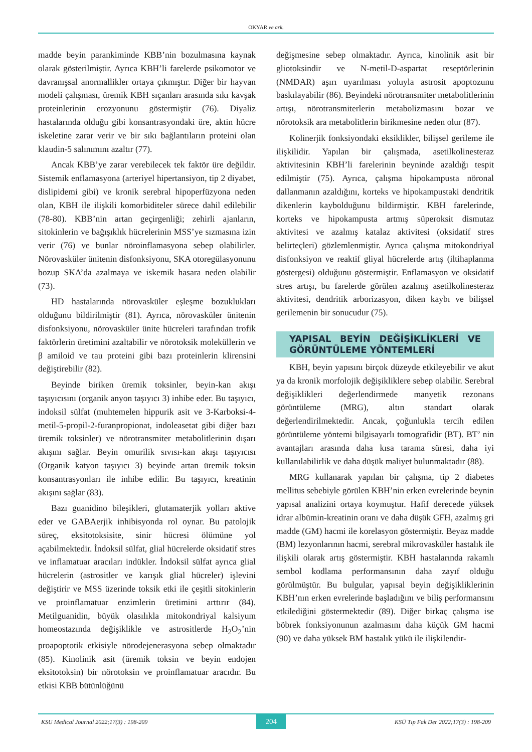OKYAR ve ark.
madde beyin parankiminde KBB’nin bozulmasına kaynak olarak gösterilmiştir. Ayrıca KBH’li farelerde psikomotor ve davranışsal anormallikler ortaya çıkmıştır. Diğer bir hayvan modeli çalışması, üremik KBH sıçanları arasında sıkı kavşak proteinlerinin erozyonunu göstermiştir (76). Diyaliz hastalarında olduğu gibi konsantrasyondaki üre, aktin hücre iskeletine zarar verir ve bir sıkı bağlantıların proteini olan klaudin-5 salınımını azaltır (77).
Ancak KBB’ye zarar verebilecek tek faktör üre değildir. Sistemik enflamasyona (arteriyel hipertansiyon, tip 2 diyabet, dislipidemi gibi) ve kronik serebral hipoperfüzyona neden olan, KBH ile ilişkili komorbiditeler sürece dahil edilebilir (78-80). KBB’nin artan geçirgenliği; zehirli ajanların, sitokinlerin ve bağışıklık hücrelerinin MSS’ye sızmasına izin verir (76) ve bunlar nöroinflamasyona sebep olabilirler. Nörovasküler ünitenin disfonksiyonu, SKA otoregülasyonunu bozup SKA’da azalmaya ve iskemik hasara neden olabilir (73).
HD hastalarında nörovasküler eşleşme bozuklukları olduğunu bildirilmiştir (81). Ayrıca, nörovasküler ünitenin disfonksiyonu, nörovasküler ünite hücreleri tarafından trofik faktörlerin üretimini azaltabilir ve nörotoksik moleküllerin ve β amiloid ve tau proteini gibi bazı proteinlerin klirensini değiştirebilir (82).
Beyinde biriken üremik toksinler, beyin-kan akışı taşıyıcısını (organik anyon taşıyıcı 3) inhibe eder. Bu taşıyıcı, indoksil sülfat (muhtemelen hippurik asit ve 3-Karboksi-4-metil-5-propil-2-furanpropionat, indoleasetat gibi diğer bazı üremik toksinler) ve nörotransmiter metabolitlerinin dışarı akışını sağlar. Beyin omurilik sıvısı-kan akışı taşıyıcısı (Organik katyon taşıyıcı 3) beyinde artan üremik toksin konsantrasyonları ile inhibe edilir. Bu taşıyıcı, kreatinin akışını sağlar (83).
Bazı guanidino bileşikleri, glutamaterjik yolları aktive eder ve GABAerjik inhibisyonda rol oynar. Bu patolojik süreç, eksitotoksisite, sinir hücresi ölümüne yol açabilmektedir. İndoksil sülfat, glial hücrelerde oksidatif stres ve inflamatuar aracıları indükler. İndoksil sülfat ayrıca glial hücrelerin (astrositler ve karışık glial hücreler) işlevini değiştirir ve MSS üzerinde toksik etki ile çeşitli sitokinlerin ve proinflamatuar enzimlerin üretimini arttırır (84). Metilguanidin, büyük olasılıkla mitokondriyal kalsiyum homeostazında değişiklikle ve astrositlerde H<sub>2</sub>O<sub>2</sub>’nin proapoptotik etkisiyle nörodejenerasyona sebep olmaktadır (85). Kinolinik asit (üremik toksin ve beyin endojen eksitotoksin) bir nörotoksin ve proinflamatuar aracıdır. Bu etkisi KBB bütünlüğünü
değişmesine sebep olmaktadır. Ayrıca, kinolinik asit bir gliotoksindir ve N-metil-D-aspartat reseptörlerinin (NMDAR) aşırı uyarılması yoluyla astrosit apoptozunu baskılayabilir (86). Beyindeki nörotransmiter metabolitlerinin artışı, nörotransmiterlerin metabolizmasını bozar ve nörotoksik ara metabolitlerin birikmesine neden olur (87).
Kolinerjik fonksiyondaki eksiklikler, bilişsel gerileme ile ilişkilidir. Yapılan bir çalışmada, asetilkolinesteraz aktivitesinin KBH’li farelerinin beyninde azaldığı tespit edilmiştir (75). Ayrıca, çalışma hipokampusta nöronal dallanmanın azaldığını, korteks ve hipokampustaki dendritik dikenlerin kaybolduğunu bildirmiştir. KBH farelerinde, korteks ve hipokampusta artmış süperoksit dismutaz aktivitesi ve azalmış katalaz aktivitesi (oksidatif stres belirteçleri) gözlemlenmiştir. Ayrıca çalışma mitokondriyal disfonksiyon ve reaktif gliyal hücrelerde artış (iltihaplanma göstergesi) olduğunu göstermiştir. Enflamasyon ve oksidatif stres artışı, bu farelerde görülen azalmış asetilkolinesteraz aktivitesi, dendritik arborizasyon, diken kaybı ve bilişsel gerilemenin bir sonucudur (75).
YAPISAL BEYİN DEĞİŞİKLİKLERİ VE GÖRÜNTÜLEME YÖNTEMLERİ
KBH, beyin yapısını birçok düzeyde etkileyebilir ve akut ya da kronik morfolojik değişikliklere sebep olabilir. Serebral değişiklikleri değerlendirmede manyetik rezonans görüntüleme (MRG), altın standart olarak değerlendirilmektedir. Ancak, çoğunlukla tercih edilen görüntüleme yöntemi bilgisayarlı tomografidir (BT). BT’ nin avantajları arasında daha kısa tarama süresi, daha iyi kullanılabilirlik ve daha düşük maliyet bulunmaktadır (88).
MRG kullanarak yapılan bir çalışma, tip 2 diabetes mellitus sebebiyle görülen KBH’nin erken evrelerinde beynin yapısal analizini ortaya koymuştur. Hafif derecede yüksek idrar albümin-kreatinin oranı ve daha düşük GFH, azalmış gri madde (GM) hacmi ile korelasyon göstermiştir. Beyaz madde (BM) lezyonlarının hacmi, serebral mikrovasküler hastalık ile ilişkili olarak artış göstermiştir. KBH hastalarında rakamlı sembol kodlama performansının daha zayıf olduğu görülmüştür. Bu bulgular, yapısal beyin değişikliklerinin KBH’nın erken evrelerinde başladığını ve biliş performansını etkilediğini göstermektedir (89). Diğer birkaç çalışma ise böbrek fonksiyonunun azalmasını daha küçük GM hacmi (90) ve daha yüksek BM hastalık yükü ile ilişkilendir-
KSU Medical Journal 2022;17(3) : 198-209 204 KSÜ Tıp Fak Der 2022;17(3) : 198-209